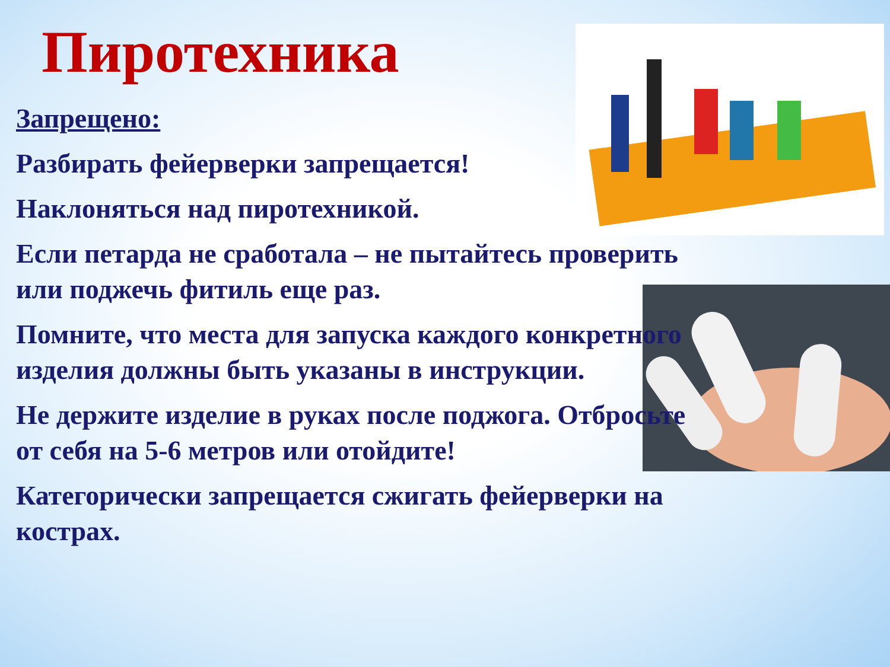Пиротехника
Запрещено:
Разбирать фейерверки запрещается!
Наклоняться над пиротехникой.
Если петарда не сработала – не пытайтесь проверить или поджечь фитиль еще раз.
Помните, что места для запуска каждого конкретного изделия должны быть указаны в инструкции.
Не держите изделие в руках после поджога. Отбросьте от себя на 5-6 метров или отойдите!
Категорически запрещается сжигать фейерверки на кострах.